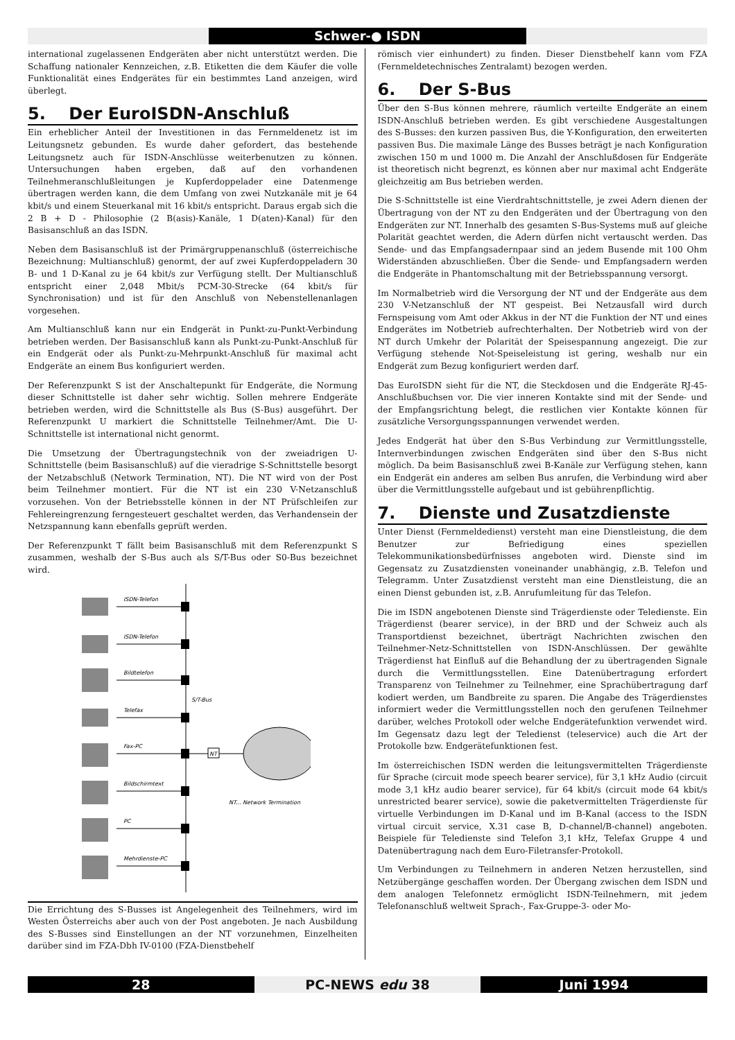Schwer-● ISDN
international zugelassenen Endgeräten aber nicht unterstützt werden. Die Schaffung nationaler Kennzeichen, z.B. Etiketten die dem Käufer die volle Funktionalität eines Endgerätes für ein bestimmtes Land anzeigen, wird überlegt.
5. Der EuroISDN-Anschluß
Ein erheblicher Anteil der Investitionen in das Fernmeldenetz ist im Leitungsnetz gebunden. Es wurde daher gefordert, das bestehende Leitungsnetz auch für ISDN-Anschlüsse weiterbenutzen zu können. Untersuchungen haben ergeben, daß auf den vorhandenen Teilnehmeranschlußleitungen je Kupferdoppelader eine Datenmenge übertragen werden kann, die dem Umfang von zwei Nutzkanäle mit je 64 kbit/s und einem Steuerkanal mit 16 kbit/s entspricht. Daraus ergab sich die 2 B + D - Philosophie (2 B(asis)-Kanäle, 1 D(aten)-Kanal) für den Basisanschluß an das ISDN.
Neben dem Basisanschluß ist der Primärgruppenanschluß (österreichische Bezeichnung: Multianschluß) genormt, der auf zwei Kupferdoppeladern 30 B- und 1 D-Kanal zu je 64 kbit/s zur Verfügung stellt. Der Multianschluß entspricht einer 2,048 Mbit/s PCM-30-Strecke (64 kbit/s für Synchronisation) und ist für den Anschluß von Nebenstellenanlagen vorgesehen.
Am Multianschluß kann nur ein Endgerät in Punkt-zu-Punkt-Verbindung betrieben werden. Der Basisanschluß kann als Punkt-zu-Punkt-Anschluß für ein Endgerät oder als Punkt-zu-Mehrpunkt-Anschluß für maximal acht Endgeräte an einem Bus konfiguriert werden.
Der Referenzpunkt S ist der Anschaltepunkt für Endgeräte, die Normung dieser Schnittstelle ist daher sehr wichtig. Sollen mehrere Endgeräte betrieben werden, wird die Schnittstelle als Bus (S-Bus) ausgeführt. Der Referenzpunkt U markiert die Schnittstelle Teilnehmer/Amt. Die U-Schnittstelle ist international nicht genormt.
Die Umsetzung der Übertragungstechnik von der zweiadrigen U-Schnittstelle (beim Basisanschluß) auf die vieradrige S-Schnittstelle besorgt der Netzabschluß (Network Termination, NT). Die NT wird von der Post beim Teilnehmer montiert. Für die NT ist ein 230 V-Netzanschluß vorzusehen. Von der Betriebsstelle können in der NT Prüfschleifen zur Fehlereingrenzung ferngesteuert geschaltet werden, das Verhandensein der Netzspannung kann ebenfalls geprüft werden.
Der Referenzpunkt T fällt beim Basisanschluß mit dem Referenzpunkt S zusammen, weshalb der S-Bus auch als S/T-Bus oder S0-Bus bezeichnet wird.
NT
ISDN-Telefon
ISDN-Telefon
Bildtelefon
Telefax
Fax-PC
Bildschirmtext
PC
Mehrdienste-PC
S/T-Bus
NT... Network Termination
Die Errichtung des S-Busses ist Angelegenheit des Teilnehmers, wird im Westen Österreichs aber auch von der Post angeboten. Je nach Ausbildung des S-Busses sind Einstellungen an der NT vorzunehmen, Einzelheiten darüber sind im FZA-Dbh IV-0100 (FZA-Dienstbehelf
römisch vier einhundert) zu finden. Dieser Dienstbehelf kann vom FZA (Fernmeldetechnisches Zentralamt) bezogen werden.
6. Der S-Bus
Über den S-Bus können mehrere, räumlich verteilte Endgeräte an einem ISDN-Anschluß betrieben werden. Es gibt verschiedene Ausgestaltungen des S-Busses: den kurzen passiven Bus, die Y-Konfiguration, den erweiterten passiven Bus. Die maximale Länge des Busses beträgt je nach Konfiguration zwischen 150 m und 1000 m. Die Anzahl der Anschlußdosen für Endgeräte ist theoretisch nicht begrenzt, es können aber nur maximal acht Endgeräte gleichzeitig am Bus betrieben werden.
Die S-Schnittstelle ist eine Vierdrahtschnittstelle, je zwei Adern dienen der Übertragung von der NT zu den Endgeräten und der Übertragung von den Endgeräten zur NT. Innerhalb des gesamten S-Bus-Systems muß auf gleiche Polarität geachtet werden, die Adern dürfen nicht vertauscht werden. Das Sende- und das Empfangsadernpaar sind an jedem Busende mit 100 Ohm Widerständen abzuschließen. Über die Sende- und Empfangsadern werden die Endgeräte in Phantomschaltung mit der Betriebsspannung versorgt.
Im Normalbetrieb wird die Versorgung der NT und der Endgeräte aus dem 230 V-Netzanschluß der NT gespeist. Bei Netzausfall wird durch Fernspeisung vom Amt oder Akkus in der NT die Funktion der NT und eines Endgerätes im Notbetrieb aufrechterhalten. Der Notbetrieb wird von der NT durch Umkehr der Polarität der Speisespannung angezeigt. Die zur Verfügung stehende Not-Speiseleistung ist gering, weshalb nur ein Endgerät zum Bezug konfiguriert werden darf.
Das EuroISDN sieht für die NT, die Steckdosen und die Endgeräte RJ-45-Anschlußbuchsen vor. Die vier inneren Kontakte sind mit der Sende- und der Empfangsrichtung belegt, die restlichen vier Kontakte können für zusätzliche Versorgungsspannungen verwendet werden.
Jedes Endgerät hat über den S-Bus Verbindung zur Vermittlungsstelle, Internverbindungen zwischen Endgeräten sind über den S-Bus nicht möglich. Da beim Basisanschluß zwei B-Kanäle zur Verfügung stehen, kann ein Endgerät ein anderes am selben Bus anrufen, die Verbindung wird aber über die Vermittlungsstelle aufgebaut und ist gebührenpflichtig.
7. Dienste und Zusatzdienste
Unter Dienst (Fernmeldedienst) versteht man eine Dienstleistung, die dem Benutzer zur Befriedigung eines speziellen Telekommunikationsbedürfnisses angeboten wird. Dienste sind im Gegensatz zu Zusatzdiensten voneinander unabhängig, z.B. Telefon und Telegramm. Unter Zusatzdienst versteht man eine Dienstleistung, die an einen Dienst gebunden ist, z.B. Anrufumleitung für das Telefon.
Die im ISDN angebotenen Dienste sind Trägerdienste oder Teledienste. Ein Trägerdienst (bearer service), in der BRD und der Schweiz auch als Transportdienst bezeichnet, überträgt Nachrichten zwischen den Teilnehmer-Netz-Schnittstellen von ISDN-Anschlüssen. Der gewählte Trägerdienst hat Einfluß auf die Behandlung der zu übertragenden Signale durch die Vermittlungsstellen. Eine Datenübertragung erfordert Transparenz von Teilnehmer zu Teilnehmer, eine Sprachübertragung darf kodiert werden, um Bandbreite zu sparen. Die Angabe des Trägerdienstes informiert weder die Vermittlungsstellen noch den gerufenen Teilnehmer darüber, welches Protokoll oder welche Endgerätefunktion verwendet wird. Im Gegensatz dazu legt der Teledienst (teleservice) auch die Art der Protokolle bzw. Endgerätefunktionen fest.
Im österreichischen ISDN werden die leitungsvermittelten Trägerdienste für Sprache (circuit mode speech bearer service), für 3,1 kHz Audio (circuit mode 3,1 kHz audio bearer service), für 64 kbit/s (circuit mode 64 kbit/s unrestricted bearer service), sowie die paketvermittelten Trägerdienste für virtuelle Verbindungen im D-Kanal und im B-Kanal (access to the ISDN virtual circuit service, X.31 case B, D-channel/B-channel) angeboten. Beispiele für Teledienste sind Telefon 3,1 kHz, Telefax Gruppe 4 und Datenübertragung nach dem Euro-Filetransfer-Protokoll.
Um Verbindungen zu Teilnehmern in anderen Netzen herzustellen, sind Netzübergänge geschaffen worden. Der Übergang zwischen dem ISDN und dem analogen Telefonnetz ermöglicht ISDN-Teilnehmern, mit jedem Telefonanschluß weltweit Sprach-, Fax-Gruppe-3- oder Mo-
28 PC-NEWS edu 38 Juni 1994